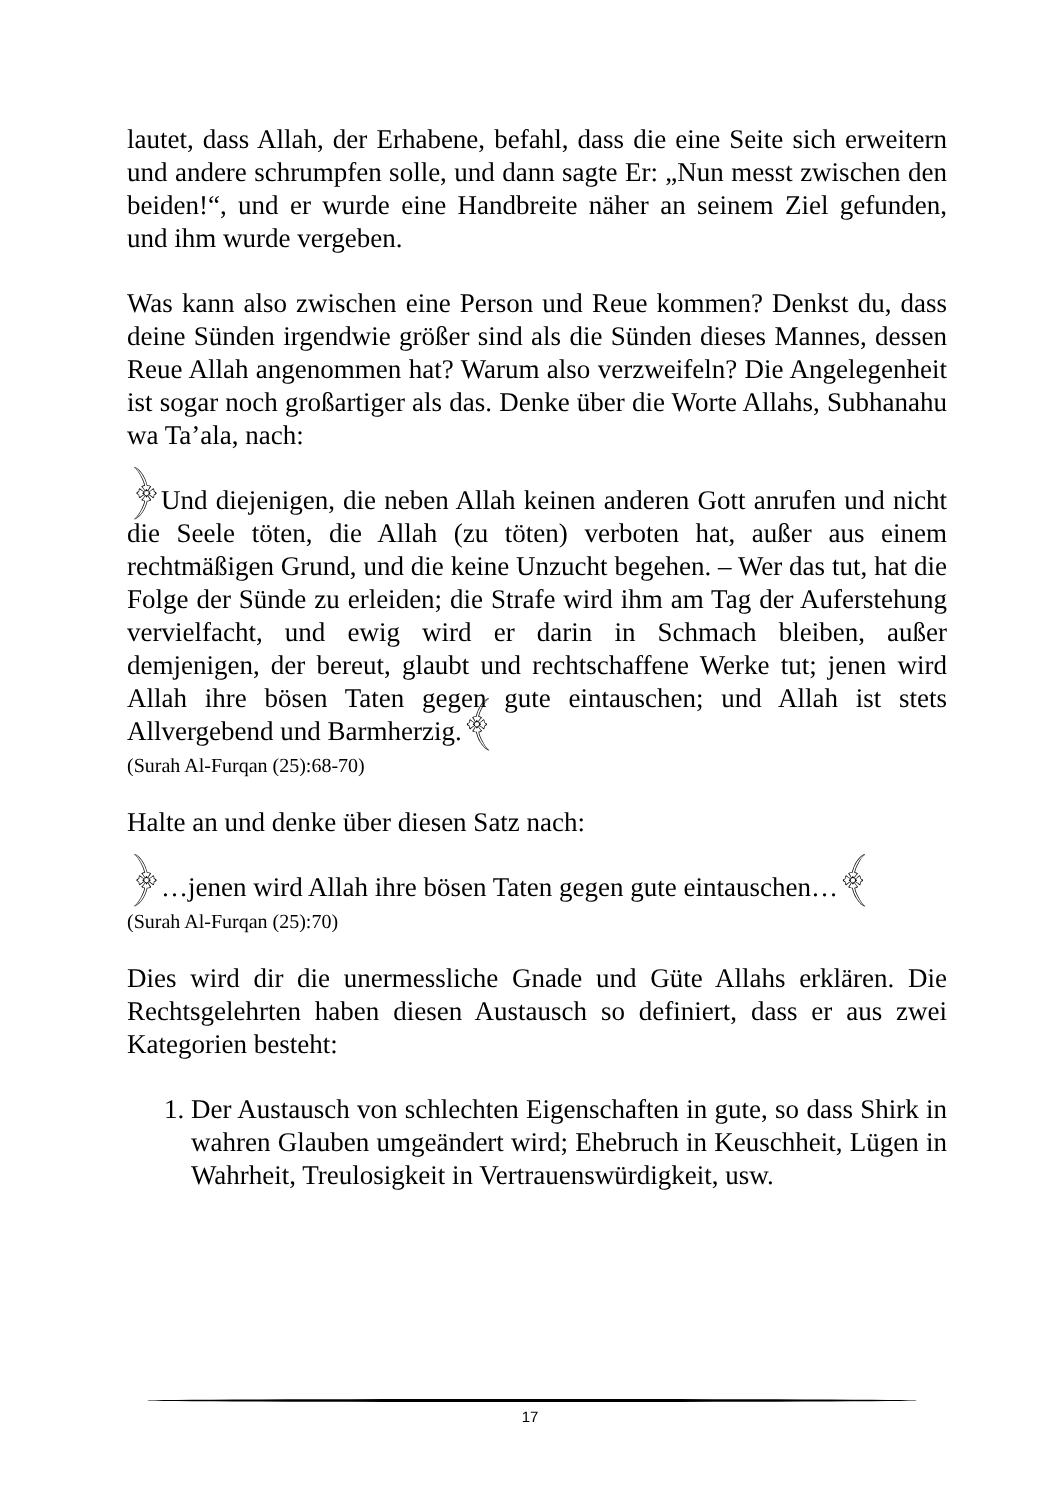lautet, dass Allah, der Erhabene, befahl, dass die eine Seite sich erweitern und andere schrumpfen solle, und dann sagte Er: „Nun messt zwischen den beiden!“, und er wurde eine Handbreite näher an seinem Ziel gefunden, und ihm wurde vergeben.
Was kann also zwischen eine Person und Reue kommen? Denkst du, dass deine Sünden irgendwie größer sind als die Sünden dieses Mannes, dessen Reue Allah angenommen hat? Warum also verzweifeln? Die Angelegenheit ist sogar noch großartiger als das. Denke über die Worte Allahs, Subhanahu wa Ta’ala, nach:
﴿Und diejenigen, die neben Allah keinen anderen Gott anrufen und nicht die Seele töten, die Allah (zu töten) verboten hat, außer aus einem rechtmäßigen Grund, und die keine Unzucht begehen. – Wer das tut, hat die Folge der Sünde zu erleiden; die Strafe wird ihm am Tag der Auferstehung vervielfacht, und ewig wird er darin in Schmach bleiben, außer demjenigen, der bereut, glaubt und rechtschaffene Werke tut; jenen wird Allah ihre bösen Taten gegen gute eintauschen; und Allah ist stets Allvergebend und Barmherzig.﴾
(Surah Al-Furqan (25):68-70)
Halte an und denke über diesen Satz nach:
﴿…jenen wird Allah ihre bösen Taten gegen gute eintauschen…﴾
(Surah Al-Furqan (25):70)
Dies wird dir die unermessliche Gnade und Güte Allahs erklären. Die Rechtsgelehrten haben diesen Austausch so definiert, dass er aus zwei Kategorien besteht:
1. Der Austausch von schlechten Eigenschaften in gute, so dass Shirk in wahren Glauben umgeändert wird; Ehebruch in Keuschheit, Lügen in Wahrheit, Treulosigkeit in Vertrauenswürdigkeit, usw.
17